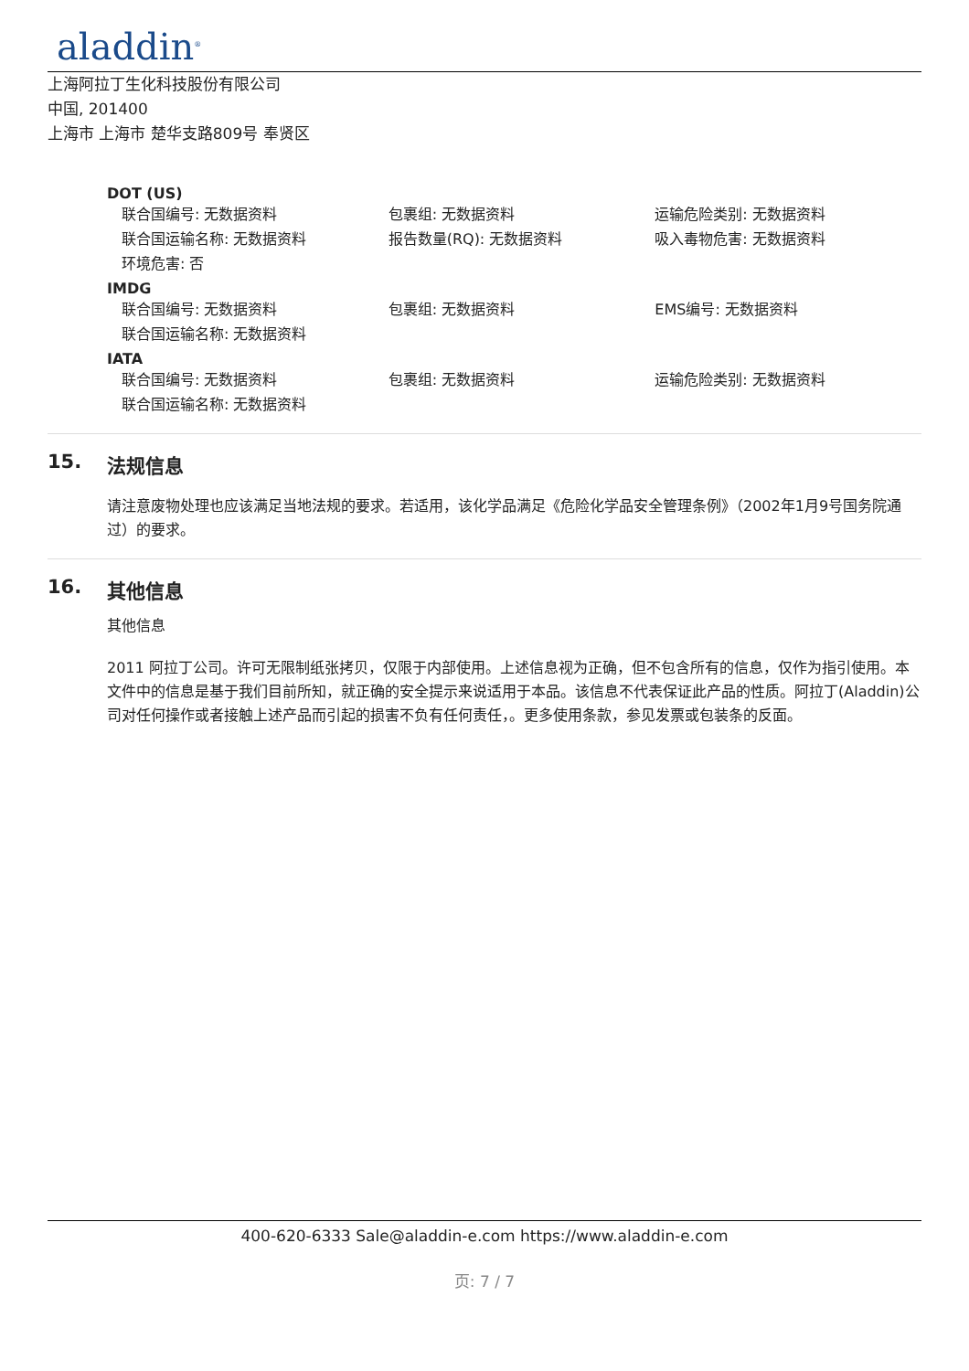aladdin<sup>®</sup>
上海阿拉丁生化科技股份有限公司
中国, 201400
上海市 上海市 楚华支路809号 奉贤区
DOT (US)
联合国编号: 无数据资料 包裹组: 无数据资料 运输危险类别: 无数据资料
联合国运输名称: 无数据资料 报告数量(RQ): 无数据资料 吸入毒物危害: 无数据资料
环境危害: 否
IMDG
联合国编号: 无数据资料 包裹组: 无数据资料 EMS编号: 无数据资料
联合国运输名称: 无数据资料
IATA
联合国编号: 无数据资料 包裹组: 无数据资料 运输危险类别: 无数据资料
联合国运输名称: 无数据资料
15. 法规信息
请注意废物处理也应该满足当地法规的要求。若适用，该化学品满足《危险化学品安全管理条例》（2002年1月9号国务院通过）的要求。
16. 其他信息
其他信息
2011 阿拉丁公司。许可无限制纸张拷贝，仅限于内部使用。上述信息视为正确，但不包含所有的信息，仅作为指引使用。本文件中的信息是基于我们目前所知，就正确的安全提示来说适用于本品。该信息不代表保证此产品的性质。阿拉丁(Aladdin)公司对任何操作或者接触上述产品而引起的损害不负有任何责任，。更多使用条款，参见发票或包装条的反面。
400-620-6333 Sale@aladdin-e.com https://www.aladdin-e.com
页: 7 / 7